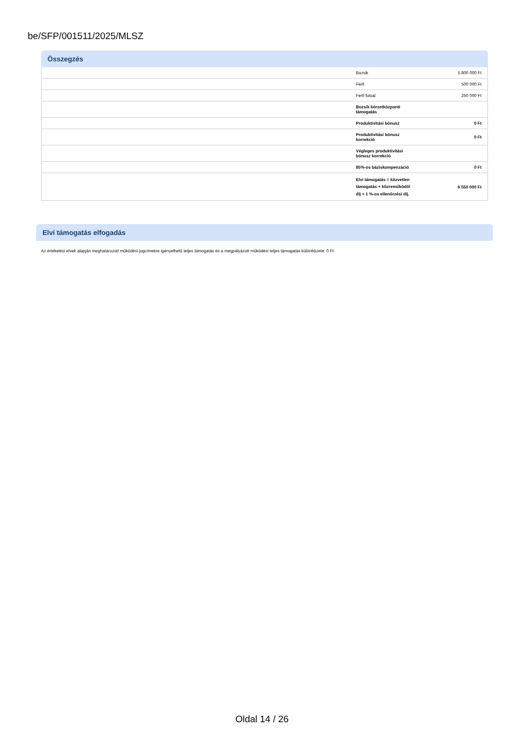be/SFP/001511/2025/MLSZ
Összegzés
| | Bozsik | 5 800 000 Ft |
| | Férfi | 500 000 Ft |
| | Férfi futsal | 250 000 Ft |
| | Bozsik körzetközponti támogatás | |
| | Produktivitási bónusz | 0 Ft |
| | Produktivitási bónusz korrekció | 0 Ft |
| | Végleges produktivitási bónusz korrekció | |
| | 85%-os báziskompenzáció | 0 Ft |
| | Elvi támogatás = közvetlen támogatás + közreműködői díj + 1 %-os ellenőrzési díj. | 6 550 000 Ft |
Elvi támogatás elfogadás
Az értékelési elvek alapján meghatározott működési jogcímekre igényelhető teljes támogatás és a megpályázott működési teljes támogatás különbözete: 0 Ft
Oldal 14 / 26